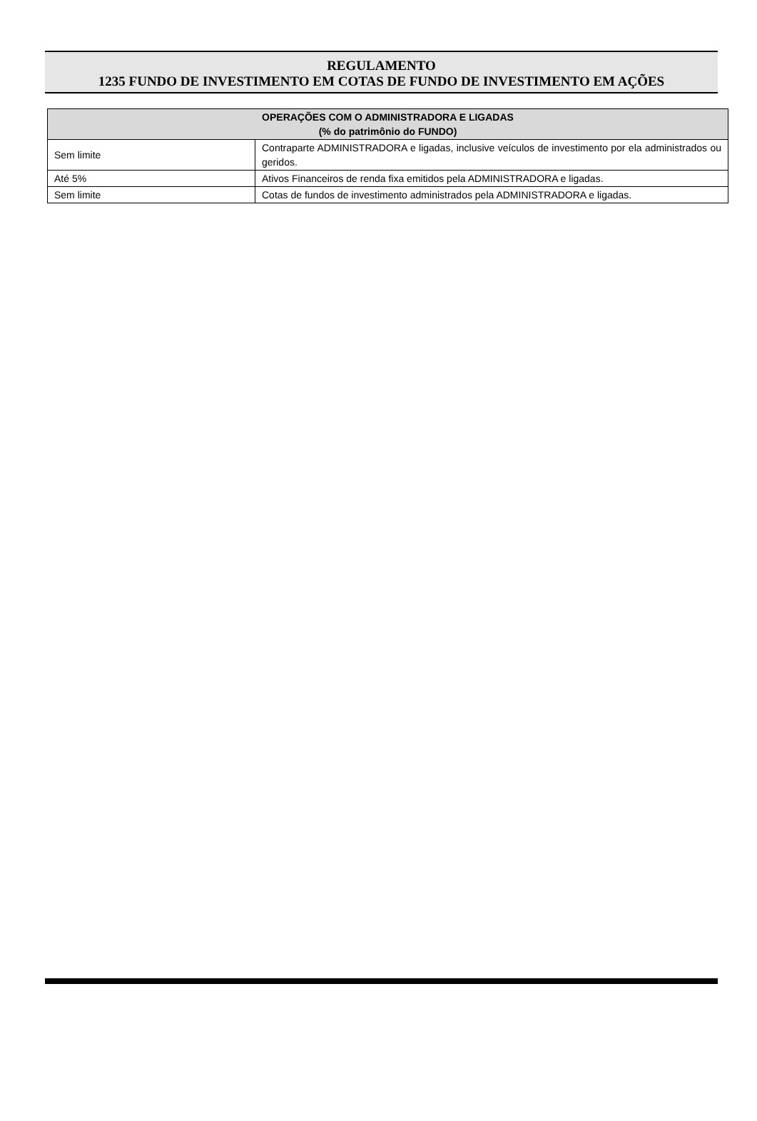REGULAMENTO
1235 FUNDO DE INVESTIMENTO EM COTAS DE FUNDO DE INVESTIMENTO EM AÇÕES
| OPERAÇÕES COM O ADMINISTRADORA E LIGADAS (% do patrimônio do FUNDO) | |
| --- | --- |
| Sem limite | Contraparte ADMINISTRADORA e ligadas, inclusive veículos de investimento por ela administrados ou geridos. |
| Até 5% | Ativos Financeiros de renda fixa emitidos pela ADMINISTRADORA e ligadas. |
| Sem limite | Cotas de fundos de investimento administrados pela ADMINISTRADORA e ligadas. |